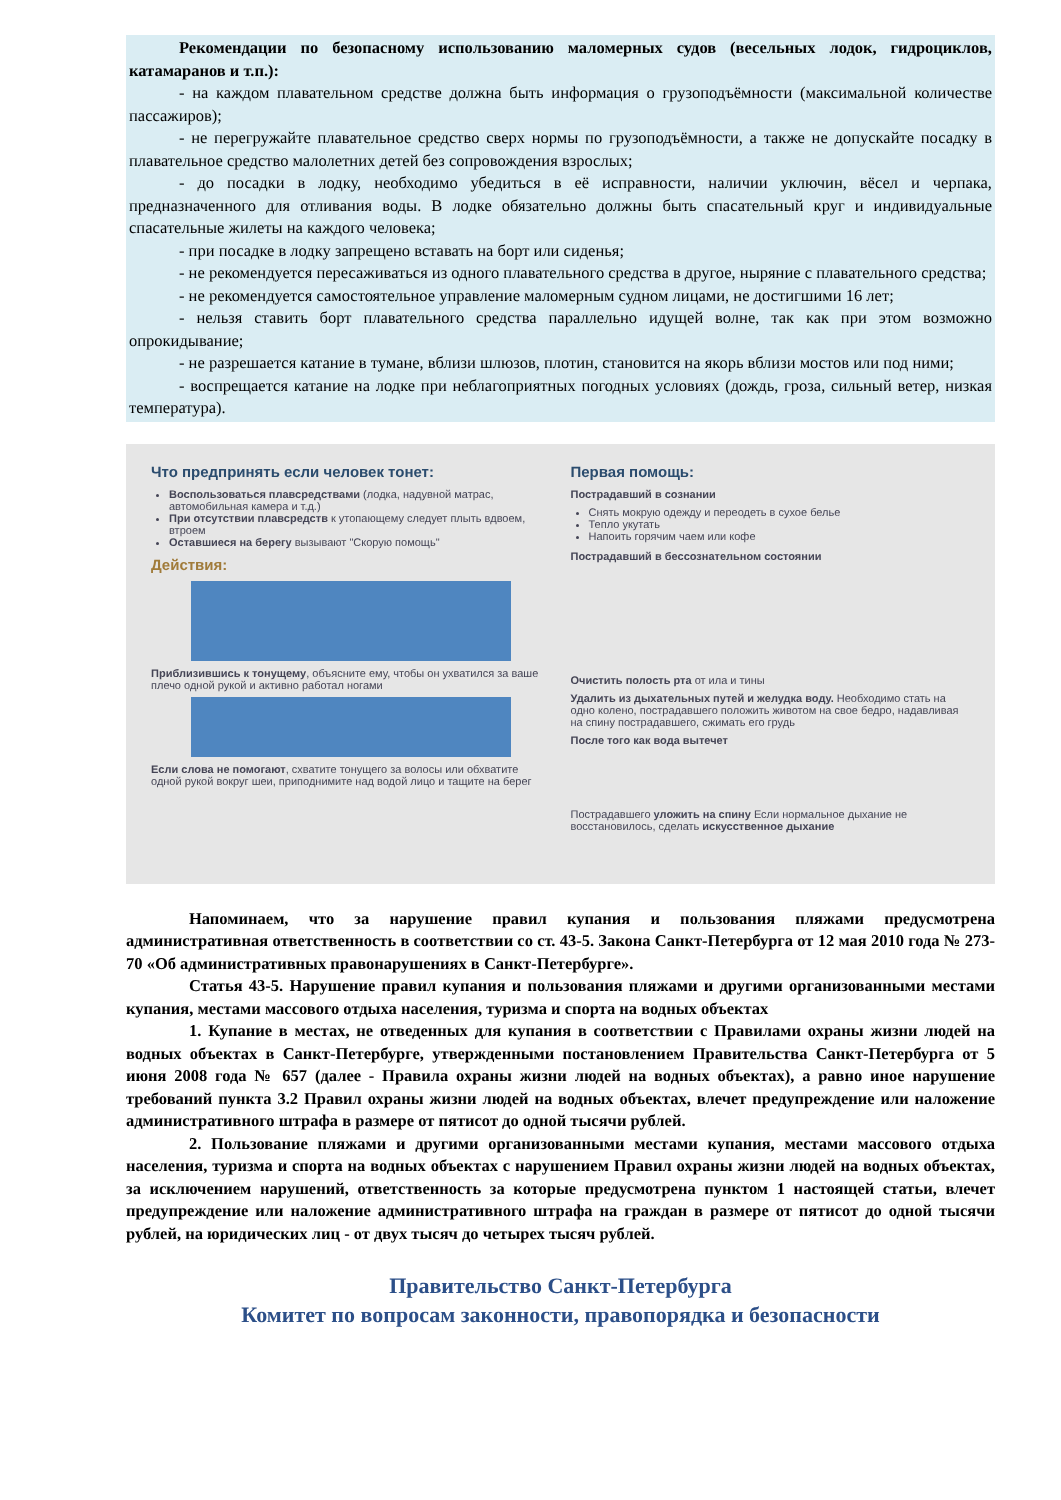Рекомендации по безопасному использованию маломерных судов (весельных лодок, гидроциклов, катамаранов и т.п.):
- на каждом плавательном средстве должна быть информация о грузоподъёмности (максимальной количестве пассажиров);
- не перегружайте плавательное средство сверх нормы по грузоподъёмности, а также не допускайте посадку в плавательное средство малолетних детей без сопровождения взрослых;
- до посадки в лодку, необходимо убедиться в её исправности, наличии уключин, вёсел и черпака, предназначенного для отливания воды. В лодке обязательно должны быть спасательный круг и индивидуальные спасательные жилеты на каждого человека;
- при посадке в лодку запрещено вставать на борт или сиденья;
- не рекомендуется пересаживаться из одного плавательного средства в другое, ныряние с плавательного средства;
- не рекомендуется самостоятельное управление маломерным судном лицами, не достигшими 16 лет;
- нельзя ставить борт плавательного средства параллельно идущей волне, так как при этом возможно опрокидывание;
- не разрешается катание в тумане, вблизи шлюзов, плотин, становится на якорь вблизи мостов или под ними;
- воспрещается катание на лодке при неблагоприятных погодных условиях (дождь, гроза, сильный ветер, низкая температура).
Что предпринять если человек тонет:
Воспользоваться плавсредствами (лодка, надувной матрас, автомобильная камера и т.д.)
При отсутствии плавсредств к утопающему следует плыть вдвоем, втроем
Оставшиеся на берегу вызывают "Скорую помощь"
Действия:
Приблизившись к тонущему, объясните ему, чтобы он ухватился за ваше плечо одной рукой и активно работал ногами
Если слова не помогают, схватите тонущего за волосы или обхватите одной рукой вокруг шеи, приподнимите над водой лицо и тащите на берег
Первая помощь:
Пострадавший в сознании
Снять мокрую одежду и переодеть в сухое белье
Тепло укутать
Напоить горячим чаем или кофе
Пострадавший в бессознательном состоянии
Очистить полость рта от ила и тины
Удалить из дыхательных путей и желудка воду. Необходимо стать на одно колено, пострадавшего положить животом на свое бедро, надавливая на спину пострадавшего, сжимать его грудь
После того как вода вытечет
Пострадавшего уложить на спину Если нормальное дыхание не восстановилось, сделать искусственное дыхание
Напоминаем, что за нарушение правил купания и пользования пляжами предусмотрена административная ответственность в соответствии со ст. 43-5. Закона Санкт-Петербурга от 12 мая 2010 года № 273-70 «Об административных правонарушениях в Санкт-Петербурге».
Статья 43-5. Нарушение правил купания и пользования пляжами и другими организованными местами купания, местами массового отдыха населения, туризма и спорта на водных объектах
1. Купание в местах, не отведенных для купания в соответствии с Правилами охраны жизни людей на водных объектах в Санкт-Петербурге, утвержденными постановлением Правительства Санкт-Петербурга от 5 июня 2008 года № 657 (далее - Правила охраны жизни людей на водных объектах), а равно иное нарушение требований пункта 3.2 Правил охраны жизни людей на водных объектах, влечет предупреждение или наложение административного штрафа в размере от пятисот до одной тысячи рублей.
2. Пользование пляжами и другими организованными местами купания, местами массового отдыха населения, туризма и спорта на водных объектах с нарушением Правил охраны жизни людей на водных объектах, за исключением нарушений, ответственность за которые предусмотрена пунктом 1 настоящей статьи, влечет предупреждение или наложение административного штрафа на граждан в размере от пятисот до одной тысячи рублей, на юридических лиц - от двух тысяч до четырех тысяч рублей.
Правительство Санкт-Петербурга
Комитет по вопросам законности, правопорядка и безопасности